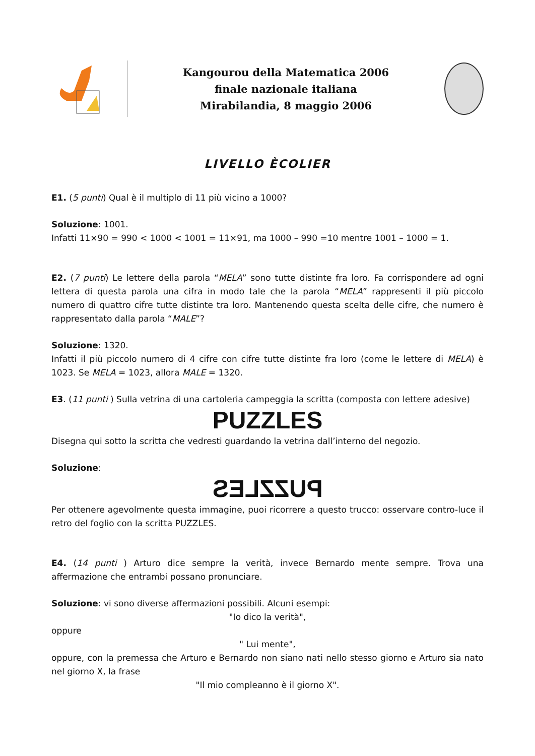Kangourou della Matematica 2006
finale nazionale italiana
Mirabilandia, 8 maggio 2006
LIVELLO ÈCOLIER
E1. (5 punti) Qual è il multiplo di 11 più vicino a 1000?
Soluzione: 1001.
Infatti 11×90 = 990 < 1000 < 1001 = 11×91, ma 1000 – 990 =10 mentre 1001 – 1000 = 1.
E2. (7 punti) Le lettere della parola “MELA” sono tutte distinte fra loro. Fa corrispondere ad ogni lettera di questa parola una cifra in modo tale che la parola “MELA” rappresenti il più piccolo numero di quattro cifre tutte distinte tra loro. Mantenendo questa scelta delle cifre, che numero è rappresentato dalla parola “MALE”?
Soluzione: 1320.
Infatti il più piccolo numero di 4 cifre con cifre tutte distinte fra loro (come le lettere di MELA) è 1023. Se MELA = 1023, allora MALE = 1320.
E3. (11 punti ) Sulla vetrina di una cartoleria campeggia la scritta (composta con lettere adesive)
PUZZLES
Disegna qui sotto la scritta che vedresti guardando la vetrina dall’interno del negozio.
Soluzione:
PUZZLES
Per ottenere agevolmente questa immagine, puoi ricorrere a questo trucco: osservare contro-luce il retro del foglio con la scritta PUZZLES.
E4. (14 punti ) Arturo dice sempre la verità, invece Bernardo mente sempre. Trova una affermazione che entrambi possano pronunciare.
Soluzione: vi sono diverse affermazioni possibili. Alcuni esempi:
"Io dico la verità",
oppure
" Lui mente",
oppure, con la premessa che Arturo e Bernardo non siano nati nello stesso giorno e Arturo sia nato nel giorno X, la frase
"Il mio compleanno è il giorno X".